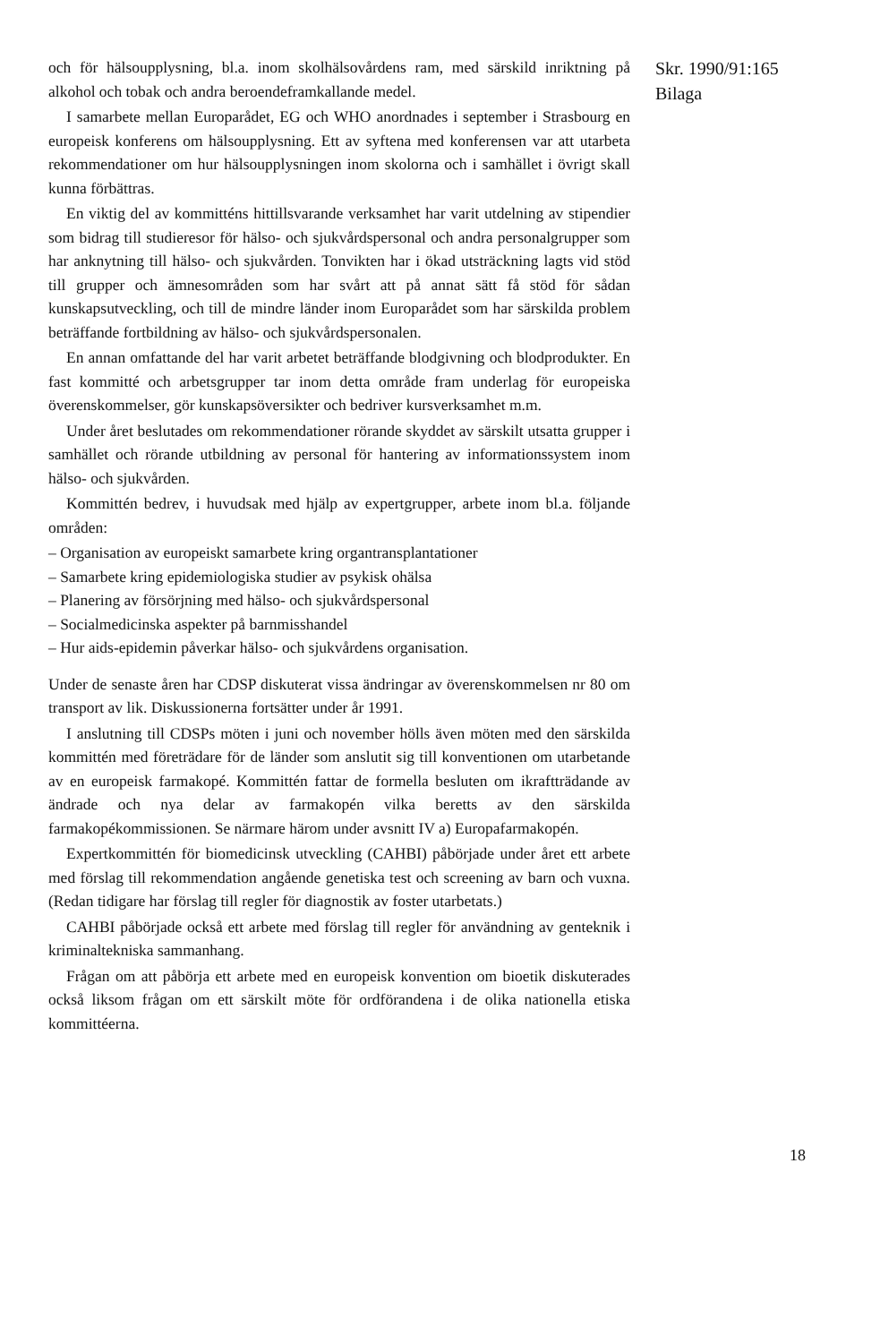och för hälsoupplysning, bl.a. inom skolhälsovårdens ram, med särskild inriktning på alkohol och tobak och andra beroendeframkallande medel.
I samarbete mellan Europarådet, EG och WHO anordnades i september i Strasbourg en europeisk konferens om hälsoupplysning. Ett av syftena med konferensen var att utarbeta rekommendationer om hur hälsoupplysningen inom skolorna och i samhället i övrigt skall kunna förbättras.
En viktig del av kommitténs hittillsvarande verksamhet har varit utdelning av stipendier som bidrag till studieresor för hälso- och sjukvårdspersonal och andra personalgrupper som har anknytning till hälso- och sjukvården. Tonvikten har i ökad utsträckning lagts vid stöd till grupper och ämnesområden som har svårt att på annat sätt få stöd för sådan kunskapsutveckling, och till de mindre länder inom Europarådet som har särskilda problem beträffande fortbildning av hälso- och sjukvårdspersonalen.
En annan omfattande del har varit arbetet beträffande blodgivning och blodprodukter. En fast kommitté och arbetsgrupper tar inom detta område fram underlag för europeiska överenskommelser, gör kunskapsöversikter och bedriver kursverksamhet m.m.
Under året beslutades om rekommendationer rörande skyddet av särskilt utsatta grupper i samhället och rörande utbildning av personal för hantering av informationssystem inom hälso- och sjukvården.
Kommittén bedrev, i huvudsak med hjälp av expertgrupper, arbete inom bl.a. följande områden:
– Organisation av europeiskt samarbete kring organtransplantationer
– Samarbete kring epidemiologiska studier av psykisk ohälsa
– Planering av försörjning med hälso- och sjukvårdspersonal
– Socialmedicinska aspekter på barnmisshandel
– Hur aids-epidemin påverkar hälso- och sjukvårdens organisation.
Under de senaste åren har CDSP diskuterat vissa ändringar av överenskommelsen nr 80 om transport av lik. Diskussionerna fortsätter under år 1991.
I anslutning till CDSPs möten i juni och november hölls även möten med den särskilda kommittén med företrädare för de länder som anslutit sig till konventionen om utarbetande av en europeisk farmakopé. Kommittén fattar de formella besluten om ikraftträdande av ändrade och nya delar av farmakopén vilka beretts av den särskilda farmakopékommissionen. Se närmare härom under avsnitt IV a) Europafarmakopén.
Expertkommittén för biomedicinsk utveckling (CAHBI) påbörjade under året ett arbete med förslag till rekommendation angående genetiska test och screening av barn och vuxna. (Redan tidigare har förslag till regler för diagnostik av foster utarbetats.)
CAHBI påbörjade också ett arbete med förslag till regler för användning av genteknik i kriminaltekniska sammanhang.
Frågan om att påbörja ett arbete med en europeisk konvention om bioetik diskuterades också liksom frågan om ett särskilt möte för ordförandena i de olika nationella etiska kommittéerna.
Skr. 1990/91:165
Bilaga
18